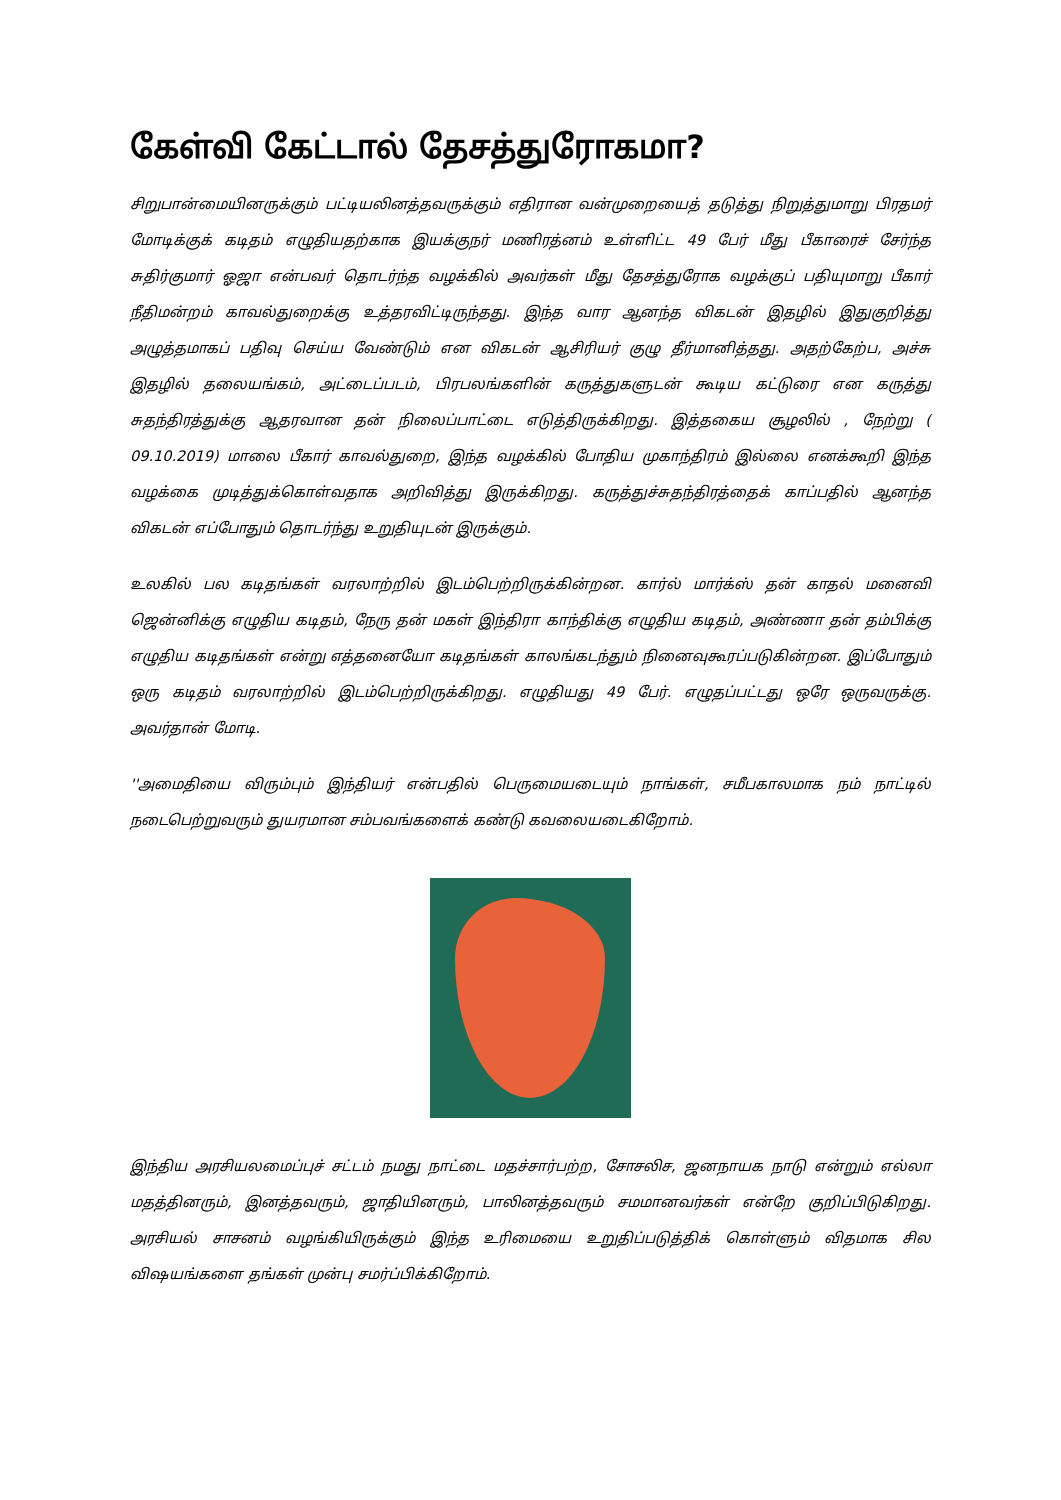கேள்வி கேட்டால் தேசத்துரோகமா?
சிறுபான்மையினருக்கும் பட்டியலினத்தவருக்கும் எதிரான வன்முறையைத் தடுத்து நிறுத்துமாறு பிரதமர் மோடிக்குக் கடிதம் எழுதியதற்காக இயக்குநர் மணிரத்னம் உள்ளிட்ட 49 பேர் மீது பீகாரைச் சேர்ந்த சுதிர்குமார் ஓஜா என்பவர் தொடர்ந்த வழக்கில் அவர்கள் மீது தேசத்துரோக வழக்குப் பதியுமாறு பீகார் நீதிமன்றம் காவல்துறைக்கு உத்தரவிட்டிருந்தது. இந்த வார ஆனந்த விகடன் இதழில் இதுகுறித்து அழுத்தமாகப் பதிவு செய்ய வேண்டும் என விகடன் ஆசிரியர் குழு தீர்மானித்தது. அதற்கேற்ப, அச்சு இதழில் தலையங்கம், அட்டைப்படம், பிரபலங்களின் கருத்துகளுடன் கூடிய கட்டுரை என கருத்து சுதந்திரத்துக்கு ஆதரவான தன் நிலைப்பாட்டை எடுத்திருக்கிறது. இத்தகைய சூழலில் , நேற்று ( 09.10.2019) மாலை பீகார் காவல்துறை, இந்த வழக்கில் போதிய முகாந்திரம் இல்லை எனக்கூறி இந்த வழக்கை முடித்துக்கொள்வதாக அறிவித்து இருக்கிறது. கருத்துச்சுதந்திரத்தைக் காப்பதில் ஆனந்த விகடன் எப்போதும் தொடர்ந்து உறுதியுடன் இருக்கும்.
உலகில் பல கடிதங்கள் வரலாற்றில் இடம்பெற்றிருக்கின்றன. கார்ல் மார்க்ஸ் தன் காதல் மனைவி ஜென்னிக்கு எழுதிய கடிதம், நேரு தன் மகள் இந்திரா காந்திக்கு எழுதிய கடிதம், அண்ணா தன் தம்பிக்கு எழுதிய கடிதங்கள் என்று எத்தனையோ கடிதங்கள் காலங்கடந்தும் நினைவுகூரப்படுகின்றன. இப்போதும் ஒரு கடிதம் வரலாற்றில் இடம்பெற்றிருக்கிறது. எழுதியது 49 பேர். எழுதப்பட்டது ஒரே ஒருவருக்கு. அவர்தான் மோடி.
''அமைதியை விரும்பும் இந்தியர் என்பதில் பெருமையடையும் நாங்கள், சமீபகாலமாக நம் நாட்டில் நடைபெற்றுவரும் துயரமான சம்பவங்களைக் கண்டு கவலையடைகிறோம்.
இந்திய அரசியலமைப்புச் சட்டம் நமது நாட்டை மதச்சார்பற்ற, சோசலிச, ஜனநாயக நாடு என்றும் எல்லா மதத்தினரும், இனத்தவரும், ஜாதியினரும், பாலினத்தவரும் சமமானவர்கள் என்றே குறிப்பிடுகிறது. அரசியல் சாசனம் வழங்கியிருக்கும் இந்த உரிமையை உறுதிப்படுத்திக் கொள்ளும் விதமாக சில விஷயங்களை தங்கள் முன்பு சமர்ப்பிக்கிறோம்.